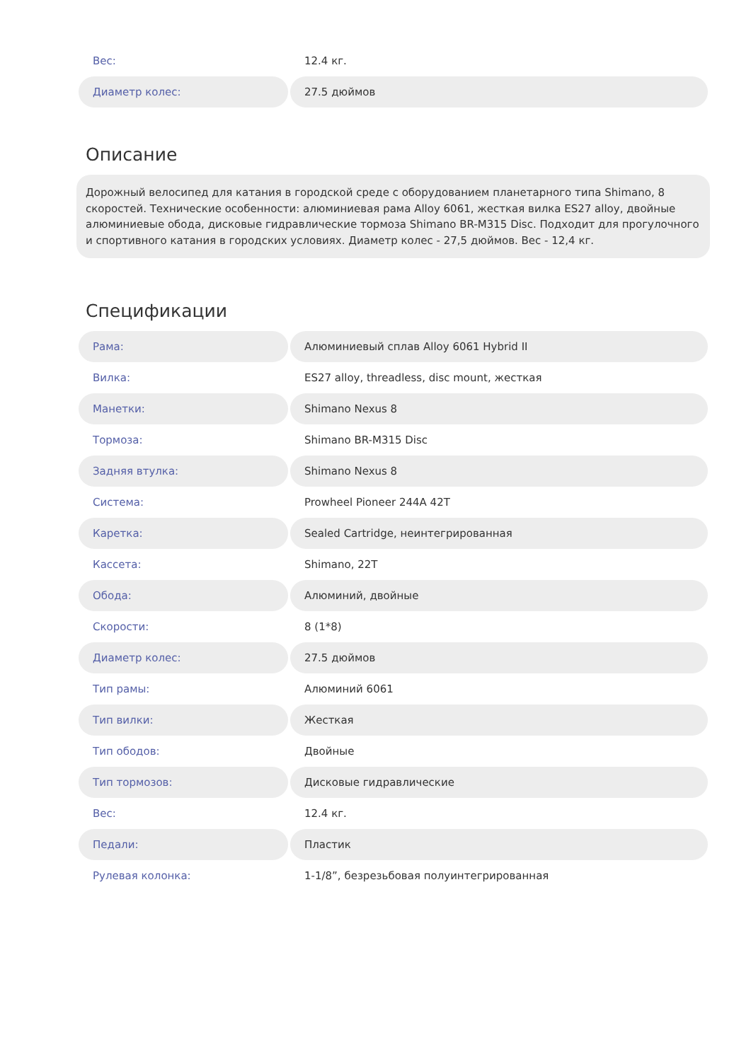| Вес: | 12.4 кг. |
| Диаметр колес: | 27.5 дюймов |
Описание
Дорожный велосипед для катания в городской среде с оборудованием планетарного типа Shimano, 8 скоростей. Технические особенности: алюминиевая рама Alloy 6061, жесткая вилка ES27 alloy, двойные алюминиевые обода, дисковые гидравлические тормоза Shimano BR-M315 Disc. Подходит для прогулочного и спортивного катания в городских условиях. Диаметр колес - 27,5 дюймов. Вес - 12,4 кг.
Спецификации
| Рама: | Алюминиевый сплав Alloy 6061 Hybrid II |
| Вилка: | ES27 alloy, threadless, disc mount, жесткая |
| Манетки: | Shimano Nexus 8 |
| Тормоза: | Shimano BR-M315 Disc |
| Задняя втулка: | Shimano Nexus 8 |
| Система: | Prowheel Pioneer 244A 42T |
| Каретка: | Sealed Cartridge, неинтегрированная |
| Кассета: | Shimano, 22T |
| Обода: | Алюминий, двойные |
| Скорости: | 8 (1*8) |
| Диаметр колес: | 27.5 дюймов |
| Тип рамы: | Алюминий 6061 |
| Тип вилки: | Жесткая |
| Тип ободов: | Двойные |
| Тип тормозов: | Дисковые гидравлические |
| Вес: | 12.4 кг. |
| Педали: | Пластик |
| Рулевая колонка: | 1-1/8”, безрезьбовая полуинтегрированная |